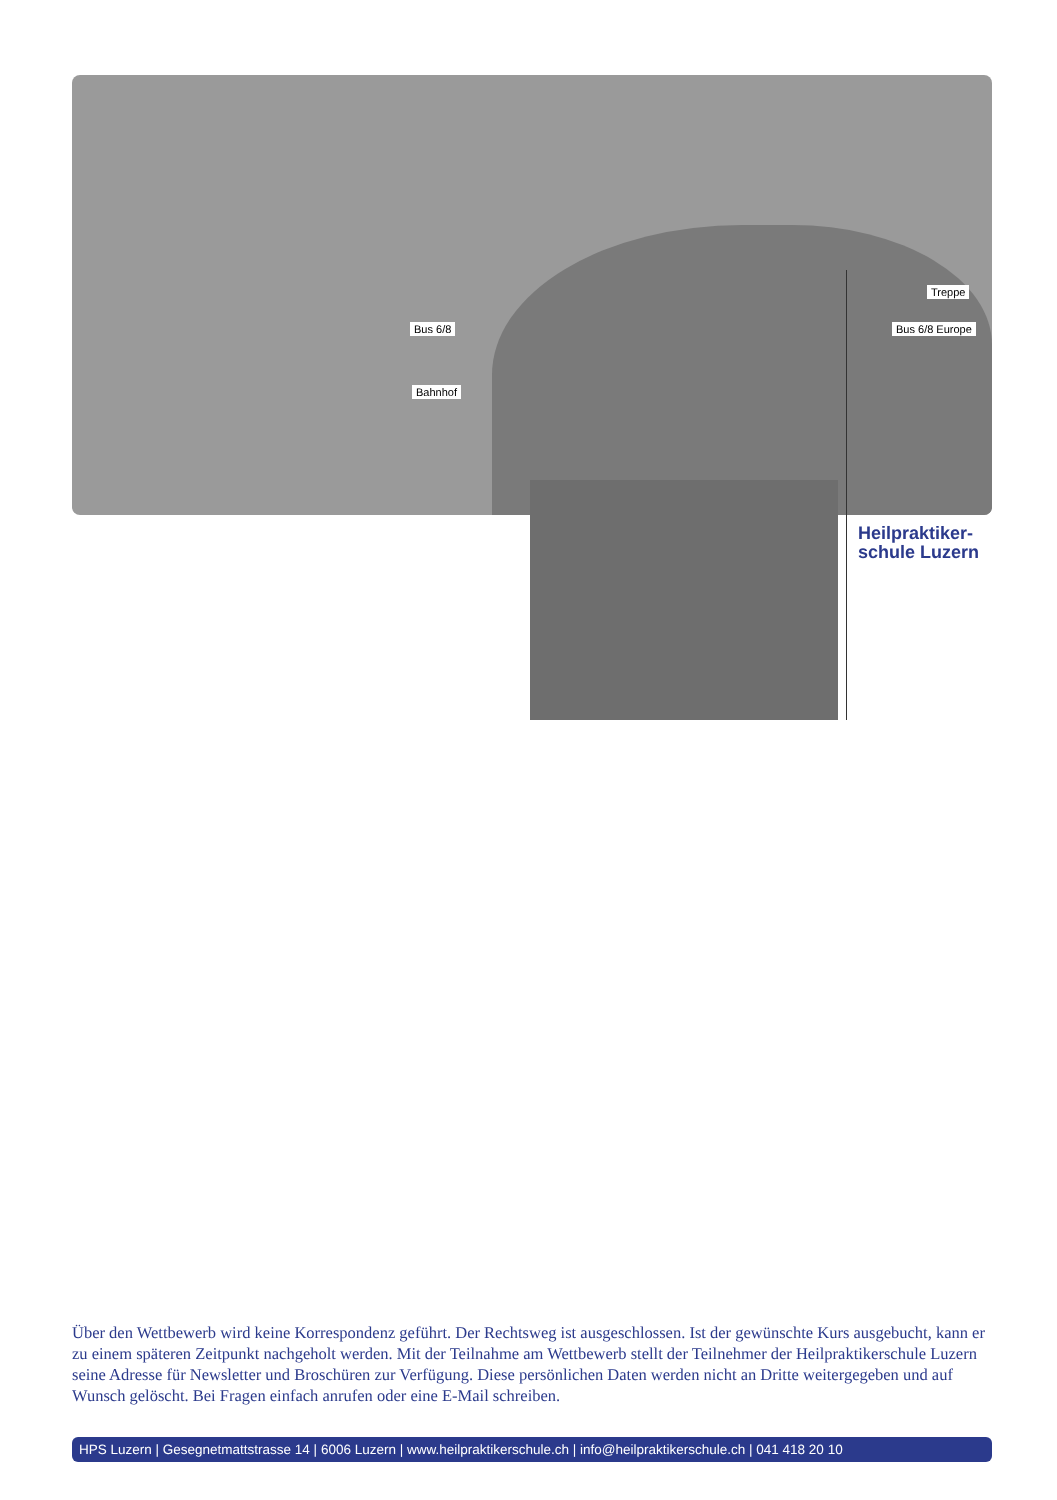Bus 6/8
Bahnhof
Treppe
Bus 6/8 Europe
Heilpraktiker-
schule Luzern
Über den Wettbewerb wird keine Korrespondenz geführt. Der Rechtsweg ist ausgeschlossen. Ist der gewünschte Kurs ausgebucht, kann er zu einem späteren Zeitpunkt nachgeholt werden. Mit der Teilnahme am Wettbewerb stellt der Teilnehmer der Heilpraktikerschule Luzern seine Adresse für Newsletter und Broschüren zur Verfügung. Diese persönlichen Daten werden nicht an Dritte weitergegeben und auf Wunsch gelöscht. Bei Fragen einfach anrufen oder eine E-Mail schreiben.
HPS Luzern | Gesegnetmattstrasse 14 | 6006 Luzern | www.heilpraktikerschule.ch | info@heilpraktikerschule.ch | 041 418 20 10